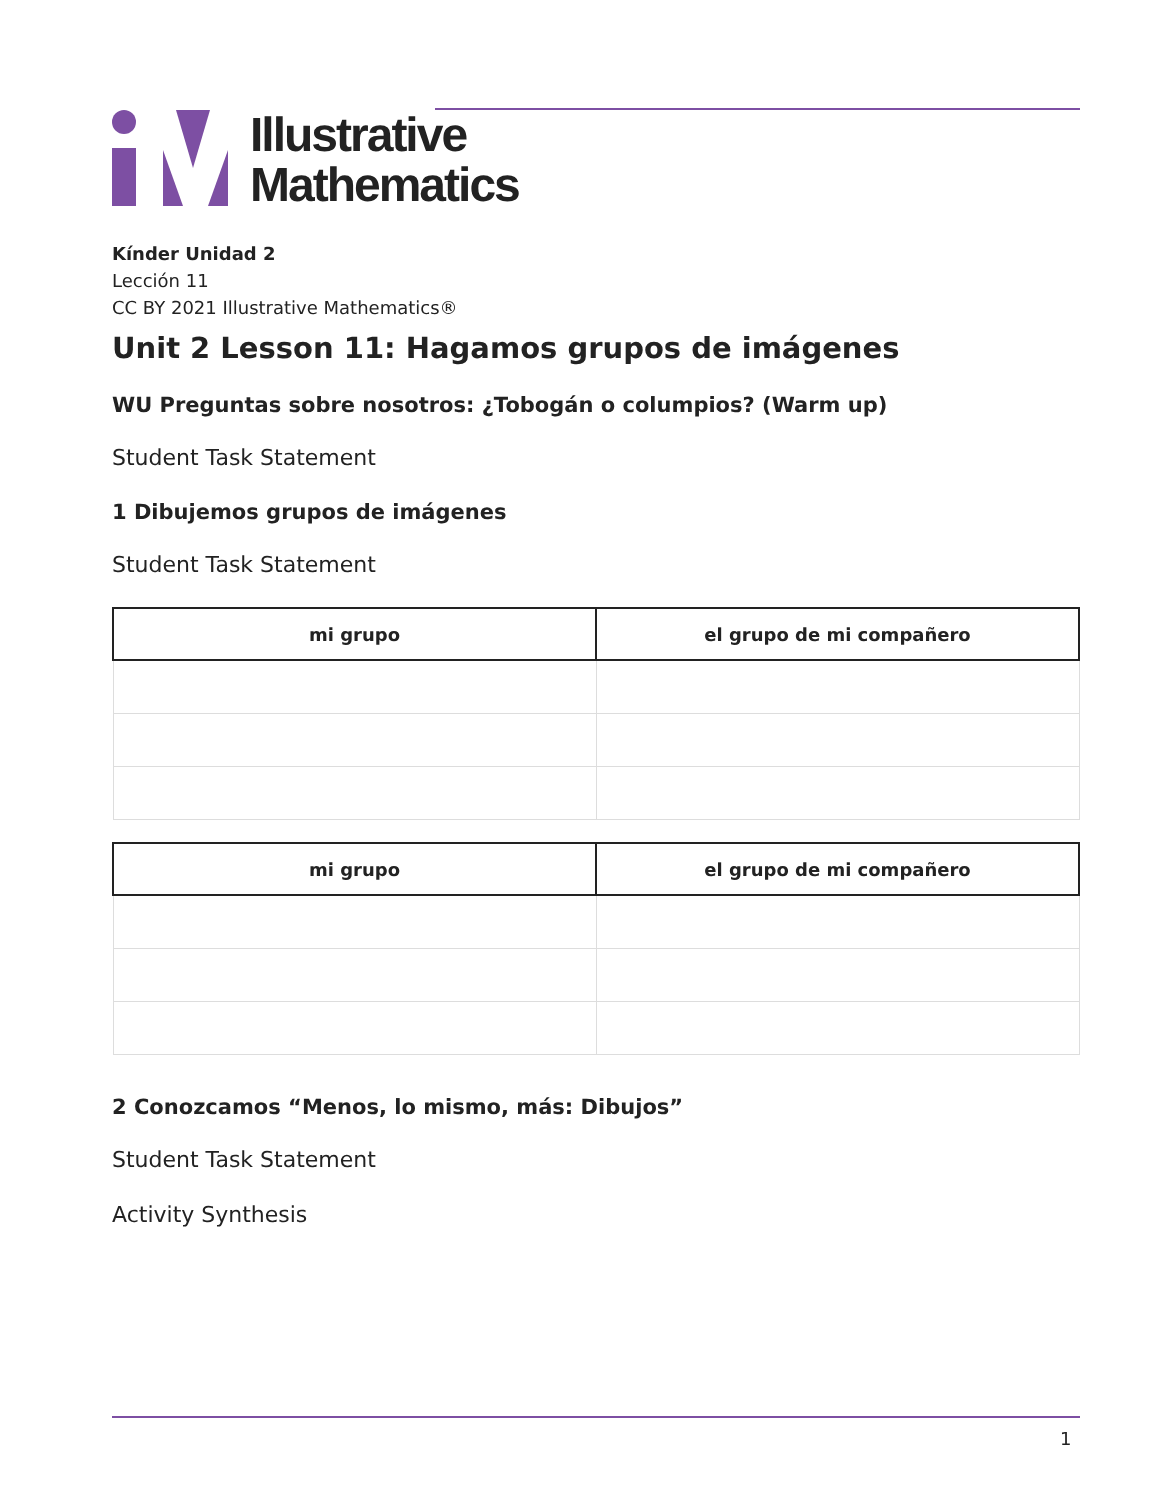Illustrative
Mathematics
Kínder Unidad 2
Lección 11
CC BY 2021 Illustrative Mathematics®
Unit 2 Lesson 11: Hagamos grupos de imágenes
WU Preguntas sobre nosotros: ¿Tobogán o columpios? (Warm up)
Student Task Statement
1 Dibujemos grupos de imágenes
Student Task Statement
| mi grupo | el grupo de mi compañero |
| --- | --- |
| mi grupo | el grupo de mi compañero |
| --- | --- |
2 Conozcamos “Menos, lo mismo, más: Dibujos”
Student Task Statement
Activity Synthesis
1